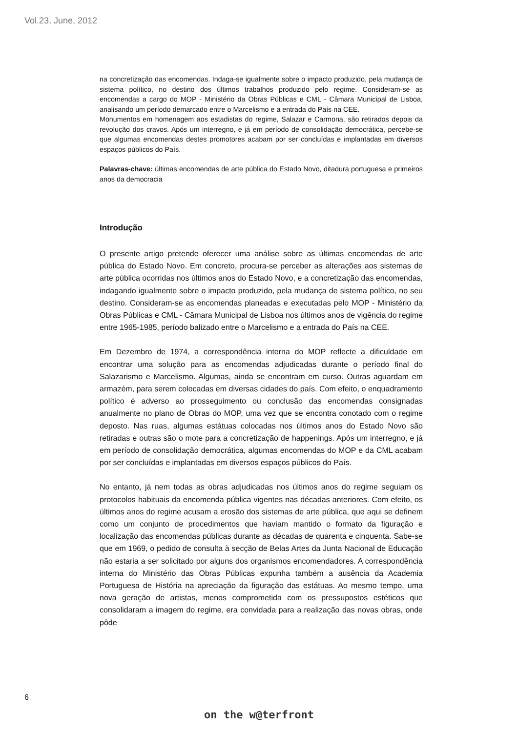Vol.23, June, 2012
na concretização das encomendas. Indaga-se igualmente sobre o impacto produzido, pela mudança de sistema político, no destino dos últimos trabalhos produzido pelo regime. Consideram-se as encomendas a cargo do MOP - Ministério da Obras Públicas e CML - Câmara Municipal de Lisboa, analisando um período demarcado entre o Marcelismo e a entrada do País na CEE.
Monumentos em homenagem aos estadistas do regime, Salazar e Carmona, são retirados depois da revolução dos cravos. Após um interregno, e já em período de consolidação democrática, percebe-se que algumas encomendas destes promotores acabam por ser concluídas e implantadas em diversos espaços públicos do País.
Palavras-chave: últimas encomendas de arte pública do Estado Novo, ditadura portuguesa e primeiros anos da democracia
Introdução
O presente artigo pretende oferecer uma análise sobre as últimas encomendas de arte pública do Estado Novo. Em concreto, procura-se perceber as alterações aos sistemas de arte pública ocorridas nos últimos anos do Estado Novo, e a concretização das encomendas, indagando igualmente sobre o impacto produzido, pela mudança de sistema político, no seu destino. Consideram-se as encomendas planeadas e executadas pelo MOP - Ministério da Obras Públicas e CML - Câmara Municipal de Lisboa nos últimos anos de vigência do regime entre 1965-1985, período balizado entre o Marcelismo e a entrada do País na CEE.
Em Dezembro de 1974, a correspondência interna do MOP reflecte a dificuldade em encontrar uma solução para as encomendas adjudicadas durante o período final do Salazarismo e Marcelismo. Algumas, ainda se encontram em curso. Outras aguardam em armazém, para serem colocadas em diversas cidades do país. Com efeito, o enquadramento político é adverso ao prosseguimento ou conclusão das encomendas consignadas anualmente no plano de Obras do MOP, uma vez que se encontra conotado com o regime deposto. Nas ruas, algumas estátuas colocadas nos últimos anos do Estado Novo são retiradas e outras são o mote para a concretização de happenings. Após um interregno, e já em período de consolidação democrática, algumas encomendas do MOP e da CML acabam por ser concluídas e implantadas em diversos espaços públicos do País.
No entanto, já nem todas as obras adjudicadas nos últimos anos do regime seguiam os protocolos habituais da encomenda pública vigentes nas décadas anteriores. Com efeito, os últimos anos do regime acusam a erosão dos sistemas de arte pública, que aqui se definem como um conjunto de procedimentos que haviam mantido o formato da figuração e localização das encomendas públicas durante as décadas de quarenta e cinquenta. Sabe-se que em 1969, o pedido de consulta à secção de Belas Artes da Junta Nacional de Educação não estaria a ser solicitado por alguns dos organismos encomendadores. A correspondência interna do Ministério das Obras Públicas expunha também a ausência da Academia Portuguesa de História na apreciação da figuração das estátuas. Ao mesmo tempo, uma nova geração de artistas, menos comprometida com os pressupostos estéticos que consolidaram a imagem do regime, era convidada para a realização das novas obras, onde pôde
6
on the w@terfront